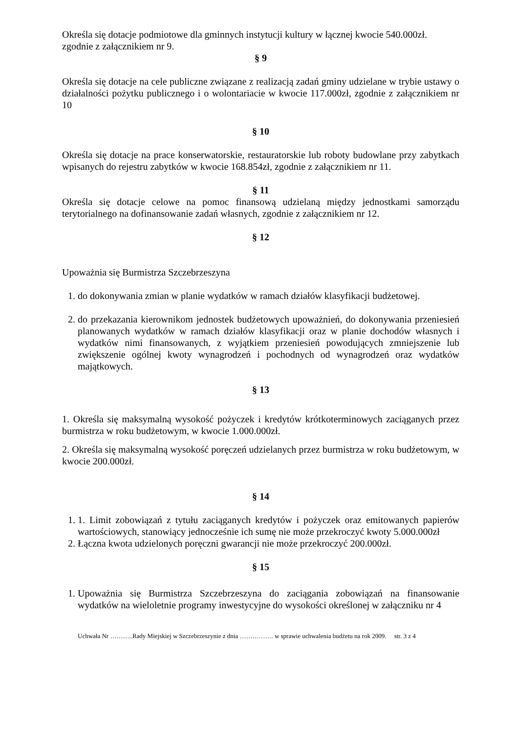Określa się dotacje podmiotowe dla gminnych instytucji kultury w łącznej kwocie 540.000zł. zgodnie z załącznikiem nr 9.
§ 9
Określa się dotacje na cele publiczne związane z realizacją zadań gminy udzielane w trybie ustawy o działalności pożytku publicznego i o wolontariacie w kwocie 117.000zł, zgodnie z załącznikiem nr 10
§ 10
Określa się dotacje na prace konserwatorskie, restauratorskie lub roboty budowlane przy zabytkach wpisanych do rejestru zabytków w kwocie 168.854zł, zgodnie z załącznikiem nr 11.
§ 11
Określa się dotacje celowe na pomoc finansową udzielaną między jednostkami samorządu terytorialnego na dofinansowanie zadań własnych, zgodnie z załącznikiem nr 12.
§ 12
Upoważnia się Burmistrza Szczebrzeszyna
1. do dokonywania zmian w planie wydatków w ramach działów klasyfikacji budżetowej.
2. do przekazania kierownikom jednostek budżetowych upoważnień, do dokonywania przeniesień planowanych wydatków w ramach działów klasyfikacji oraz w planie dochodów własnych i wydatków nimi finansowanych, z wyjątkiem przeniesień powodujących zmniejszenie lub zwiększenie ogólnej kwoty wynagrodzeń i pochodnych od wynagrodzeń oraz wydatków majątkowych.
§ 13
1. Określa się maksymalną wysokość pożyczek i kredytów krótkoterminowych zaciąganych przez burmistrza w roku budżetowym, w kwocie 1.000.000zł.
2. Określa się maksymalną wysokość poręczeń udzielanych przez burmistrza w roku budżetowym, w kwocie 200.000zł.
§ 14
1. 1. Limit zobowiązań z tytułu zaciąganych kredytów i pożyczek oraz emitowanych papierów wartościowych, stanowiący jednocześnie ich sumę nie może przekroczyć kwoty 5.000.000zł
2. Łączna kwota udzielonych poręczni gwarancji nie może przekroczyć 200.000zł.
§ 15
1. Upoważnia się Burmistrza Szczebrzeszyna do zaciągania zobowiązań na finansowanie wydatków na wieloletnie programy inwestycyjne do wysokości określonej w załączniku nr 4
Uchwała Nr ………..Rady Miejskiej w Szczebrzeszynie z dnia ……………. w sprawie uchwalenia budżetu na rok 2009. str. 3 z 4